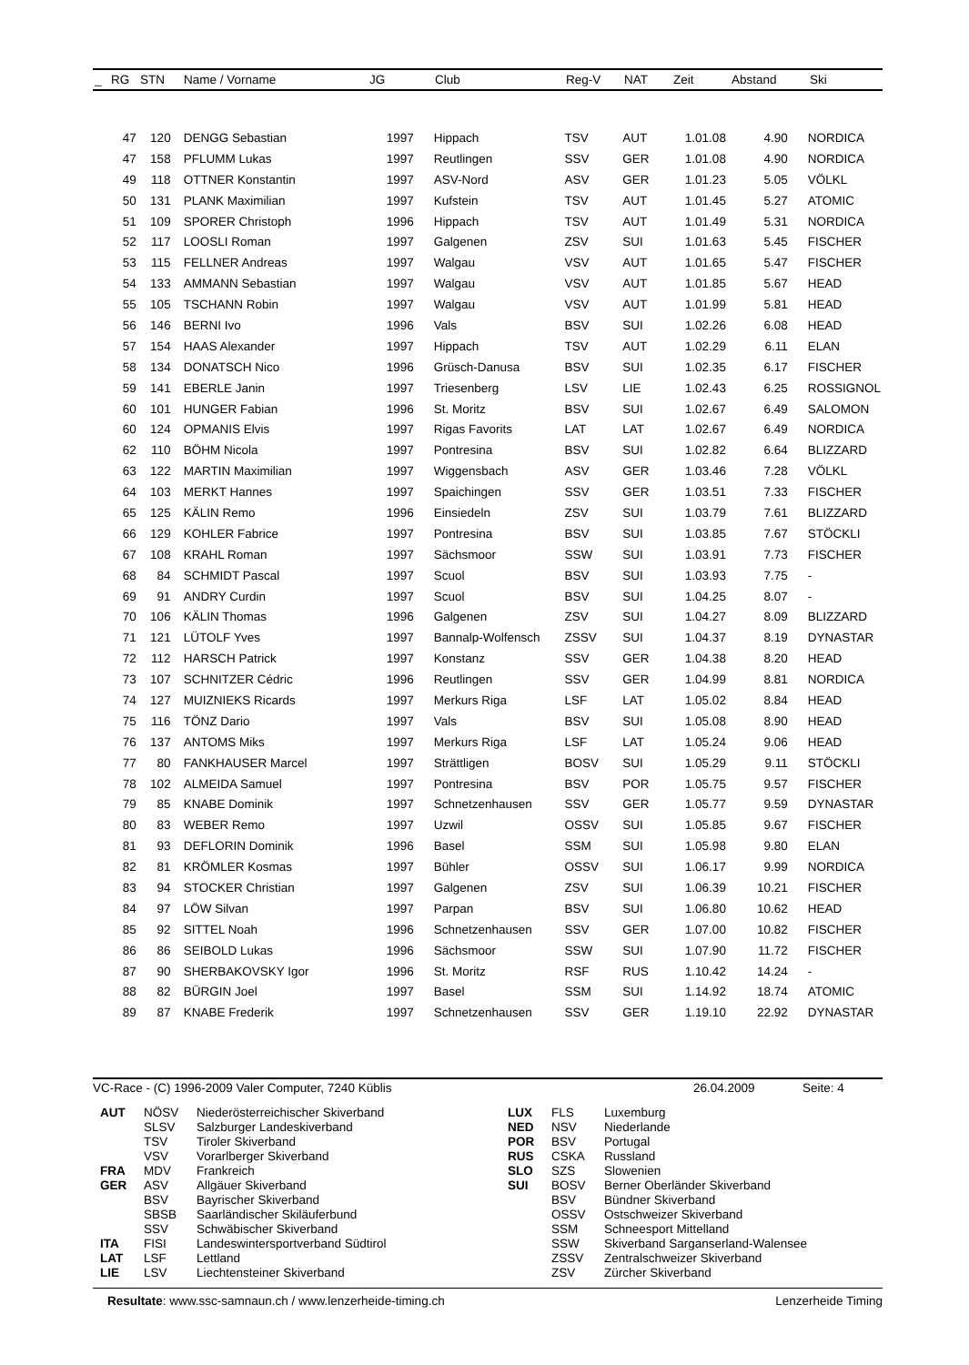| _ | RG | STN | Name / Vorname | JG | Club | Reg-V | NAT | Zeit | Abstand | Ski |
| --- | --- | --- | --- | --- | --- | --- | --- | --- | --- | --- |
| | 47 | 120 | DENGG Sebastian | 1997 | Hippach | TSV | AUT | 1.01.08 | 4.90 | NORDICA |
| | 47 | 158 | PFLUMM Lukas | 1997 | Reutlingen | SSV | GER | 1.01.08 | 4.90 | NORDICA |
| | 49 | 118 | OTTNER Konstantin | 1997 | ASV-Nord | ASV | GER | 1.01.23 | 5.05 | VÖLKL |
| | 50 | 131 | PLANK Maximilian | 1997 | Kufstein | TSV | AUT | 1.01.45 | 5.27 | ATOMIC |
| | 51 | 109 | SPORER Christoph | 1996 | Hippach | TSV | AUT | 1.01.49 | 5.31 | NORDICA |
| | 52 | 117 | LOOSLI Roman | 1997 | Galgenen | ZSV | SUI | 1.01.63 | 5.45 | FISCHER |
| | 53 | 115 | FELLNER Andreas | 1997 | Walgau | VSV | AUT | 1.01.65 | 5.47 | FISCHER |
| | 54 | 133 | AMMANN Sebastian | 1997 | Walgau | VSV | AUT | 1.01.85 | 5.67 | HEAD |
| | 55 | 105 | TSCHANN Robin | 1997 | Walgau | VSV | AUT | 1.01.99 | 5.81 | HEAD |
| | 56 | 146 | BERNI Ivo | 1996 | Vals | BSV | SUI | 1.02.26 | 6.08 | HEAD |
| | 57 | 154 | HAAS Alexander | 1997 | Hippach | TSV | AUT | 1.02.29 | 6.11 | ELAN |
| | 58 | 134 | DONATSCH Nico | 1996 | Grüsch-Danusa | BSV | SUI | 1.02.35 | 6.17 | FISCHER |
| | 59 | 141 | EBERLE Janin | 1997 | Triesenberg | LSV | LIE | 1.02.43 | 6.25 | ROSSIGNOL |
| | 60 | 101 | HUNGER Fabian | 1996 | St. Moritz | BSV | SUI | 1.02.67 | 6.49 | SALOMON |
| | 60 | 124 | OPMANIS Elvis | 1997 | Rigas Favorits | LAT | LAT | 1.02.67 | 6.49 | NORDICA |
| | 62 | 110 | BÖHM Nicola | 1997 | Pontresina | BSV | SUI | 1.02.82 | 6.64 | BLIZZARD |
| | 63 | 122 | MARTIN Maximilian | 1997 | Wiggensbach | ASV | GER | 1.03.46 | 7.28 | VÖLKL |
| | 64 | 103 | MERKT Hannes | 1997 | Spaichingen | SSV | GER | 1.03.51 | 7.33 | FISCHER |
| | 65 | 125 | KÄLIN Remo | 1996 | Einsiedeln | ZSV | SUI | 1.03.79 | 7.61 | BLIZZARD |
| | 66 | 129 | KOHLER Fabrice | 1997 | Pontresina | BSV | SUI | 1.03.85 | 7.67 | STÖCKLI |
| | 67 | 108 | KRAHL Roman | 1997 | Sächsmoor | SSW | SUI | 1.03.91 | 7.73 | FISCHER |
| | 68 | 84 | SCHMIDT Pascal | 1997 | Scuol | BSV | SUI | 1.03.93 | 7.75 | - |
| | 69 | 91 | ANDRY Curdin | 1997 | Scuol | BSV | SUI | 1.04.25 | 8.07 | - |
| | 70 | 106 | KÄLIN Thomas | 1996 | Galgenen | ZSV | SUI | 1.04.27 | 8.09 | BLIZZARD |
| | 71 | 121 | LÜTOLF Yves | 1997 | Bannalp-Wolfensch | ZSSV | SUI | 1.04.37 | 8.19 | DYNASTAR |
| | 72 | 112 | HARSCH Patrick | 1997 | Konstanz | SSV | GER | 1.04.38 | 8.20 | HEAD |
| | 73 | 107 | SCHNITZER Cédric | 1996 | Reutlingen | SSV | GER | 1.04.99 | 8.81 | NORDICA |
| | 74 | 127 | MUIZNIEKS Ricards | 1997 | Merkurs Riga | LSF | LAT | 1.05.02 | 8.84 | HEAD |
| | 75 | 116 | TÖNZ Dario | 1997 | Vals | BSV | SUI | 1.05.08 | 8.90 | HEAD |
| | 76 | 137 | ANTOMS Miks | 1997 | Merkurs Riga | LSF | LAT | 1.05.24 | 9.06 | HEAD |
| | 77 | 80 | FANKHAUSER Marcel | 1997 | Strättligen | BOSV | SUI | 1.05.29 | 9.11 | STÖCKLI |
| | 78 | 102 | ALMEIDA Samuel | 1997 | Pontresina | BSV | POR | 1.05.75 | 9.57 | FISCHER |
| | 79 | 85 | KNABE Dominik | 1997 | Schnetzenhausen | SSV | GER | 1.05.77 | 9.59 | DYNASTAR |
| | 80 | 83 | WEBER Remo | 1997 | Uzwil | OSSV | SUI | 1.05.85 | 9.67 | FISCHER |
| | 81 | 93 | DEFLORIN Dominik | 1996 | Basel | SSM | SUI | 1.05.98 | 9.80 | ELAN |
| | 82 | 81 | KRÖMLER Kosmas | 1997 | Bühler | OSSV | SUI | 1.06.17 | 9.99 | NORDICA |
| | 83 | 94 | STOCKER Christian | 1997 | Galgenen | ZSV | SUI | 1.06.39 | 10.21 | FISCHER |
| | 84 | 97 | LÖW Silvan | 1997 | Parpan | BSV | SUI | 1.06.80 | 10.62 | HEAD |
| | 85 | 92 | SITTEL Noah | 1996 | Schnetzenhausen | SSV | GER | 1.07.00 | 10.82 | FISCHER |
| | 86 | 86 | SEIBOLD Lukas | 1996 | Sächsmoor | SSW | SUI | 1.07.90 | 11.72 | FISCHER |
| | 87 | 90 | SHERBAKOVSKY Igor | 1996 | St. Moritz | RSF | RUS | 1.10.42 | 14.24 | - |
| | 88 | 82 | BÜRGIN Joel | 1997 | Basel | SSM | SUI | 1.14.92 | 18.74 | ATOMIC |
| | 89 | 87 | KNABE Frederik | 1997 | Schnetzenhausen | SSV | GER | 1.19.10 | 22.92 | DYNASTAR |
VC-Race - (C) 1996-2009 Valer Computer, 7240 Küblis 26.04.2009 Seite: 4
| / AUT / NÖSV / Niederösterreichischer Skiverband / / / SLSV / Salzburger Landeskiverband / / / TSV / Tiroler Skiverband / / / VSV / Vorarlberger Skiverband / / FRA / MDV / Frankreich / / GER / ASV / Allgäuer Skiverband / / / BSV / Bayrischer Skiverband / / / SBSB / Saarländischer Skiläuferbund / / / SSV / Schwäbischer Skiverband / / ITA / FISI / Landeswintersportverband Südtirol / / LAT / LSF / Lettland / / LIE / LSV / Liechtensteiner Skiverband / | / LUX / FLS / Luxemburg / / NED / NSV / Niederlande / / POR / BSV / Portugal / / RUS / CSKA / Russland / / SLO / SZS / Slowenien / / SUI / BOSV / Berner Oberländer Skiverband / / / BSV / Bündner Skiverband / / / OSSV / Ostschweizer Skiverband / / / SSM / Schneesport Mittelland / / / SSW / Skiverband Sarganserland-Walensee / / / ZSSV / Zentralschweizer Skiverband / / / ZSV / Zürcher Skiverband / |
Resultate: www.ssc-samnaun.ch / www.lenzerheide-timing.ch Lenzerheide Timing